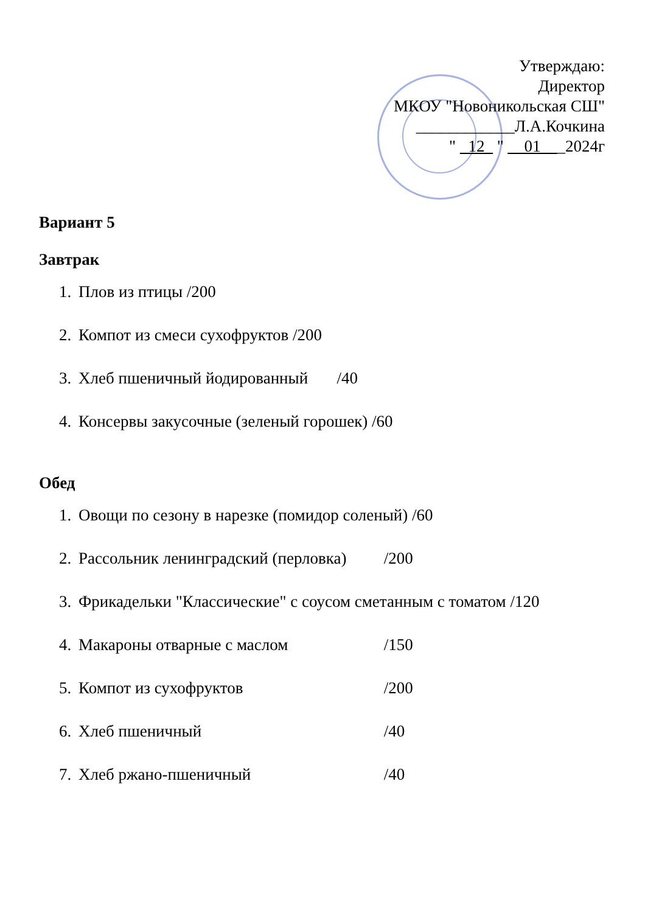Утверждаю:
Директор
МКОУ "Новоникольская СШ"
____________Л.А.Кочкина
" _12_ " __01___2024г
Вариант 5
Завтрак
1. Плов из птицы /200
2. Компот из смеси сухофруктов /200
3. Хлеб пшеничный йодированный /40
4. Консервы закусочные (зеленый горошек) /60
Обед
1. Овощи по сезону в нарезке (помидор соленый) /60
2. Рассольник ленинградский (перловка) /200
3. Фрикадельки "Классические" с соусом сметанным с томатом /120
4. Макароны отварные с маслом /150
5. Компот из сухофруктов /200
6. Хлеб пшеничный /40
7. Хлеб ржано-пшеничный /40